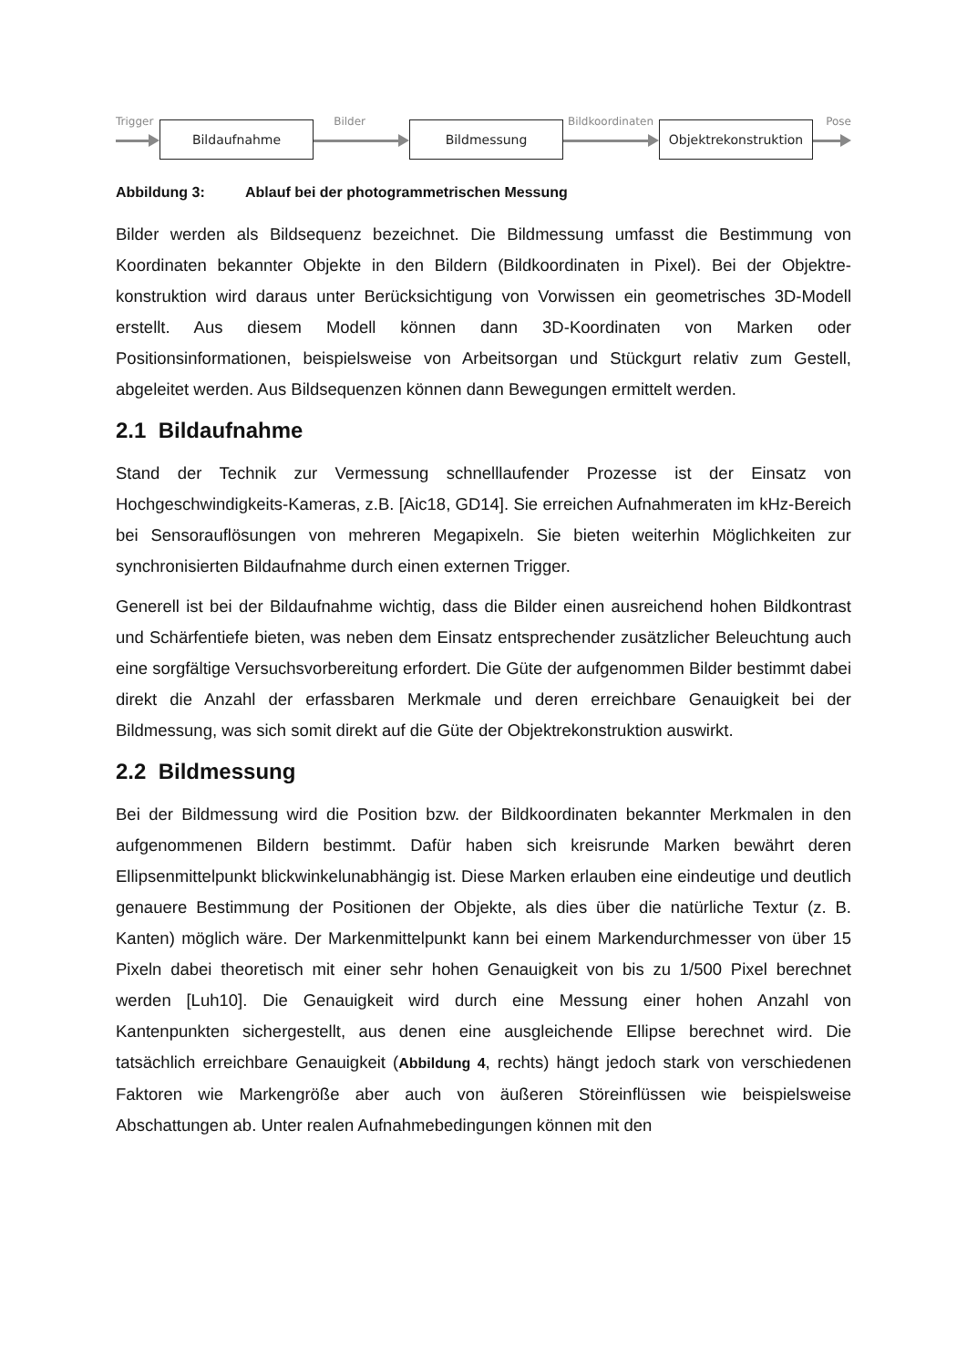Trigger
Bildaufnahme
Bilder
Bildmessung
Bildkoordinaten
Objektrekonstruktion
Pose
Abbildung 3: Ablauf bei der photogrammetrischen Messung
Bilder werden als Bildsequenz bezeichnet. Die Bildmessung umfasst die Bestimmung von Koordinaten bekannter Objekte in den Bildern (Bildkoordinaten in Pixel). Bei der Objektre­konstruktion wird daraus unter Berücksichtigung von Vorwissen ein geometrisches 3D-Modell erstellt. Aus diesem Modell können dann 3D-Koordinaten von Marken oder Positionsinformationen, beispielsweise von Arbeitsorgan und Stückgurt relativ zum Gestell, abgeleitet werden. Aus Bildsequenzen können dann Bewegungen ermittelt werden.
2.1 Bildaufnahme
Stand der Technik zur Vermessung schnelllaufender Prozesse ist der Einsatz von Hochgeschwindigkeits-Kameras, z.B. [Aic18, GD14]. Sie erreichen Aufnahmeraten im kHz-Bereich bei Sensorauflösungen von mehreren Megapixeln. Sie bieten weiterhin Möglich­keiten zur synchronisierten Bildaufnahme durch einen externen Trigger.
Generell ist bei der Bildaufnahme wichtig, dass die Bilder einen ausreichend hohen Bildkontrast und Schärfentiefe bieten, was neben dem Einsatz entsprechender zusätzlicher Beleuchtung auch eine sorgfältige Versuchsvorbereitung erfordert. Die Güte der aufgenommen Bilder bestimmt dabei direkt die Anzahl der erfassbaren Merkmale und deren erreichbare Genauigkeit bei der Bildmessung, was sich somit direkt auf die Güte der Objektrekonstruktion auswirkt.
2.2 Bildmessung
Bei der Bildmessung wird die Position bzw. der Bildkoordinaten bekannter Merkmalen in den aufgenommenen Bildern bestimmt. Dafür haben sich kreisrunde Marken bewährt deren Ellipsenmittelpunkt blickwinkelunabhängig ist. Diese Marken erlauben eine eindeutige und deutlich genauere Bestimmung der Positionen der Objekte, als dies über die natürliche Textur (z. B. Kanten) möglich wäre. Der Markenmittelpunkt kann bei einem Marken­durchmesser von über 15 Pixeln dabei theoretisch mit einer sehr hohen Genauigkeit von bis zu 1/500 Pixel berechnet werden [Luh10]. Die Genauigkeit wird durch eine Messung einer hohen Anzahl von Kantenpunkten sichergestellt, aus denen eine ausgleichende Ellipse berechnet wird. Die tatsächlich erreichbare Genauigkeit (Abbildung 4, rechts) hängt jedoch stark von verschiedenen Faktoren wie Markengröße aber auch von äußeren Störeinflüssen wie beispielsweise Abschattungen ab. Unter realen Aufnahmebedingungen können mit den